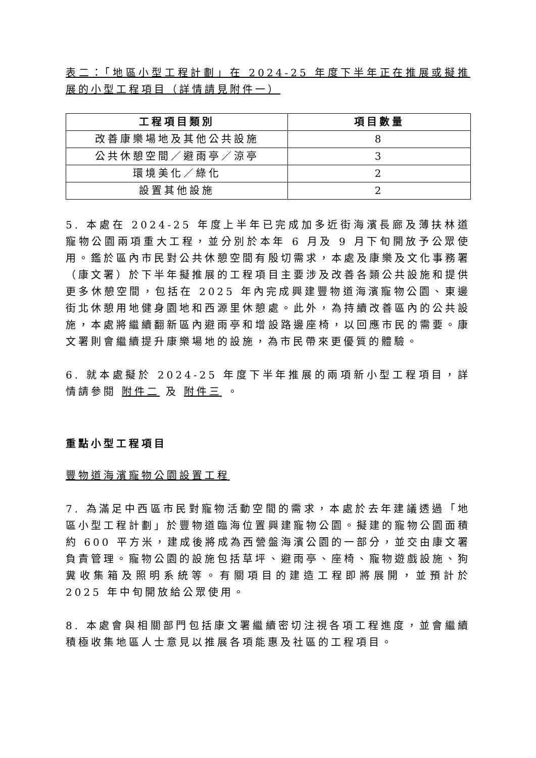表二：「地區小型工程計劃」在 2024-25 年度下半年正在推展或擬推展的小型工程項目（詳情請見附件一）
| 工程項目類別 | 項目數量 |
| --- | --- |
| 改善康樂場地及其他公共設施 | 8 |
| 公共休憩空間／避雨亭／涼亭 | 3 |
| 環境美化／綠化 | 2 |
| 設置其他設施 | 2 |
5. 本處在 2024-25 年度上半年已完成加多近街海濱長廊及薄扶林道寵物公園兩項重大工程，並分別於本年 6 月及 9 月下旬開放予公眾使用。鑑於區內市民對公共休憩空間有殷切需求，本處及康樂及文化事務署（康文署）於下半年擬推展的工程項目主要涉及改善各類公共設施和提供更多休憩空間，包括在 2025 年內完成興建豐物道海濱寵物公園、東邊街北休憩用地健身園地和西源里休憩處。此外，為持續改善區內的公共設施，本處將繼續翻新區內避雨亭和增設路邊座椅，以回應市民的需要。康文署則會繼續提升康樂場地的設施，為市民帶來更優質的體驗。
6. 就本處擬於 2024-25 年度下半年推展的兩項新小型工程項目，詳情請參閱 附件二 及 附件三 。
重點小型工程項目
豐物道海濱寵物公園設置工程
7. 為滿足中西區市民對寵物活動空間的需求，本處於去年建議透過「地區小型工程計劃」於豐物道臨海位置興建寵物公園。擬建的寵物公園面積約 600 平方米，建成後將成為西營盤海濱公園的一部分，並交由康文署負責管理。寵物公園的設施包括草坪、避雨亭、座椅、寵物遊戲設施、狗糞收集箱及照明系統等。有關項目的建造工程即將展開，並預計於 2025 年中旬開放給公眾使用。
8. 本處會與相關部門包括康文署繼續密切注視各項工程進度，並會繼續積極收集地區人士意見以推展各項能惠及社區的工程項目。